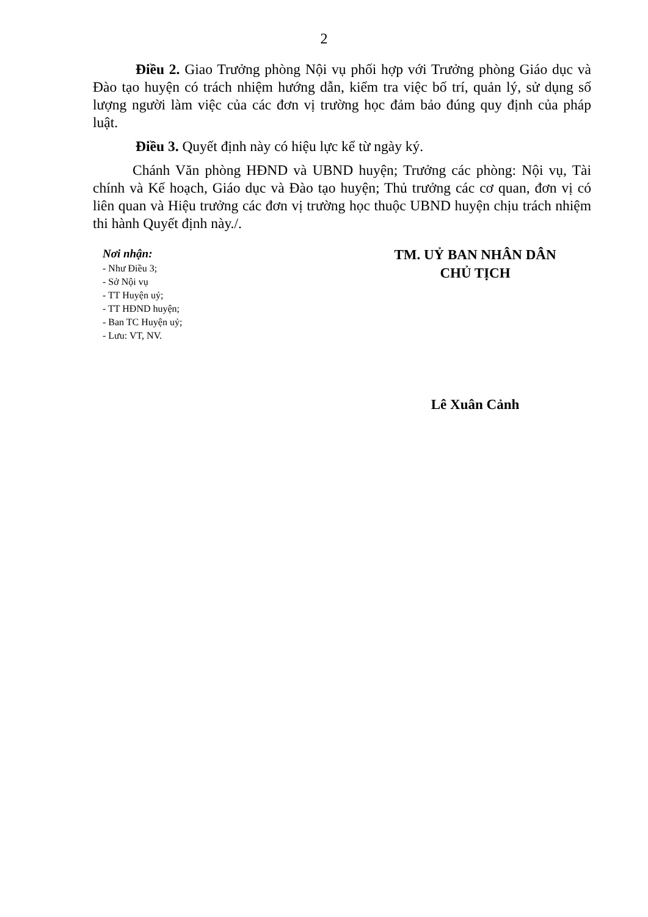2
Điều 2. Giao Trưởng phòng Nội vụ phối hợp với Trưởng phòng Giáo dục và Đào tạo huyện có trách nhiệm hướng dẫn, kiểm tra việc bố trí, quản lý, sử dụng số lượng người làm việc của các đơn vị trường học đảm bảo đúng quy định của pháp luật.
Điều 3. Quyết định này có hiệu lực kể từ ngày ký.
Chánh Văn phòng HĐND và UBND huyện; Trưởng các phòng: Nội vụ, Tài chính và Kế hoạch, Giáo dục và Đào tạo huyện; Thủ trưởng các cơ quan, đơn vị có liên quan và Hiệu trưởng các đơn vị trường học thuộc UBND huyện chịu trách nhiệm thi hành Quyết định này./.
Nơi nhận:
- Như Điều 3;
- Sở Nội vụ
- TT Huyện uỷ;
- TT HĐND huyện;
- Ban TC Huyện uỷ;
- Lưu: VT, NV.
TM. UỶ BAN NHÂN DÂN
CHỦ TỊCH
Lê Xuân Cảnh